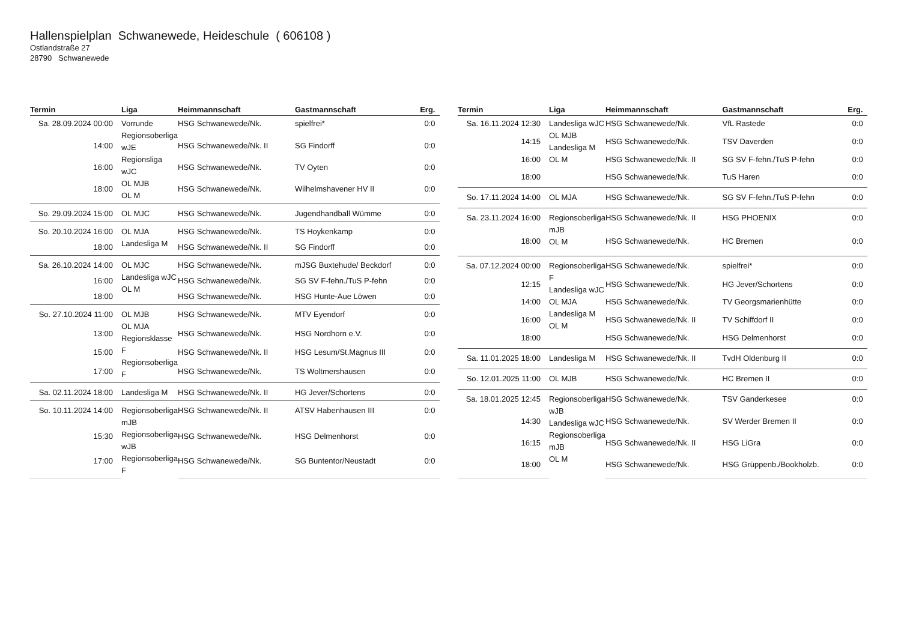Hallenspielplan Schwanewede, Heideschule ( 606108 )
Ostlandstraße 27
28790 Schwanewede
| Termin | Liga | Heimmannschaft | Gastmannschaft | Erg. |
| --- | --- | --- | --- | --- |
| Sa. 28.09.2024 00:00 | Vorrunde Regionsoberliga wJE Regionsliga wJC OL MJB OL M | HSG Schwanewede/Nk. | spielfrei* | 0:0 |
| 14:00 | | HSG Schwanewede/Nk. II | SG Findorff | 0:0 |
| 16:00 | | HSG Schwanewede/Nk. | TV Oyten | 0:0 |
| 18:00 | | HSG Schwanewede/Nk. | Wilhelmshavener HV II | 0:0 |
| So. 29.09.2024 15:00 | OL MJC | HSG Schwanewede/Nk. | Jugendhandball Wümme | 0:0 |
| So. 20.10.2024 16:00 | OL MJA Landesliga M | HSG Schwanewede/Nk. | TS Hoykenkamp | 0:0 |
| 18:00 | | HSG Schwanewede/Nk. II | SG Findorff | 0:0 |
| Sa. 26.10.2024 14:00 | OL MJC Landesliga wJC OL M | HSG Schwanewede/Nk. | mJSG Buxtehude/ Beckdorf | 0:0 |
| 16:00 | | HSG Schwanewede/Nk. | SG SV F-fehn./TuS P-fehn | 0:0 |
| 18:00 | | HSG Schwanewede/Nk. | HSG Hunte-Aue Löwen | 0:0 |
| So. 27.10.2024 11:00 | OL MJB OL MJA Regionsklasse F Regionsoberliga F | HSG Schwanewede/Nk. | MTV Eyendorf | 0:0 |
| 13:00 | | HSG Schwanewede/Nk. | HSG Nordhorn e.V. | 0:0 |
| 15:00 | | HSG Schwanewede/Nk. II | HSG Lesum/St.Magnus III | 0:0 |
| 17:00 | | HSG Schwanewede/Nk. | TS Woltmershausen | 0:0 |
| Sa. 02.11.2024 18:00 | Landesliga M | HSG Schwanewede/Nk. II | HG Jever/Schortens | 0:0 |
| So. 10.11.2024 14:00 | Regionsoberliga mJB Regionsoberliga wJB Regionsoberliga F | HSG Schwanewede/Nk. II | ATSV Habenhausen III | 0:0 |
| 15:30 | | HSG Schwanewede/Nk. | HSG Delmenhorst | 0:0 |
| 17:00 | | HSG Schwanewede/Nk. | SG Buntentor/Neustadt | 0:0 |
| Termin | Liga | Heimmannschaft | Gastmannschaft | Erg. |
| --- | --- | --- | --- | --- |
| Sa. 16.11.2024 12:30 | Landesliga wJC OL MJB Landesliga M OL M | HSG Schwanewede/Nk. | VfL Rastede | 0:0 |
| 14:15 | | HSG Schwanewede/Nk. | TSV Daverden | 0:0 |
| 16:00 | | HSG Schwanewede/Nk. II | SG SV F-fehn./TuS P-fehn | 0:0 |
| 18:00 | | HSG Schwanewede/Nk. | TuS Haren | 0:0 |
| So. 17.11.2024 14:00 | OL MJA | HSG Schwanewede/Nk. | SG SV F-fehn./TuS P-fehn | 0:0 |
| Sa. 23.11.2024 16:00 | Regionsoberliga mJB OL M | HSG Schwanewede/Nk. II | HSG PHOENIX | 0:0 |
| 18:00 | | HSG Schwanewede/Nk. | HC Bremen | 0:0 |
| Sa. 07.12.2024 00:00 | Regionsoberliga F Landesliga wJC OL MJA Landesliga M OL M | HSG Schwanewede/Nk. | spielfrei* | 0:0 |
| 12:15 | | HSG Schwanewede/Nk. | HG Jever/Schortens | 0:0 |
| 14:00 | | HSG Schwanewede/Nk. | TV Georgsmarienhütte | 0:0 |
| 16:00 | | HSG Schwanewede/Nk. II | TV Schiffdorf II | 0:0 |
| 18:00 | | HSG Schwanewede/Nk. | HSG Delmenhorst | 0:0 |
| Sa. 11.01.2025 18:00 | Landesliga M | HSG Schwanewede/Nk. II | TvdH Oldenburg II | 0:0 |
| So. 12.01.2025 11:00 | OL MJB | HSG Schwanewede/Nk. | HC Bremen II | 0:0 |
| Sa. 18.01.2025 12:45 | Regionsoberliga wJB Landesliga wJC Regionsoberliga mJB OL M | HSG Schwanewede/Nk. | TSV Ganderkesee | 0:0 |
| 14:30 | | HSG Schwanewede/Nk. | SV Werder Bremen II | 0:0 |
| 16:15 | | HSG Schwanewede/Nk. II | HSG LiGra | 0:0 |
| 18:00 | | HSG Schwanewede/Nk. | HSG Grüppenb./Bookholzb. | 0:0 |